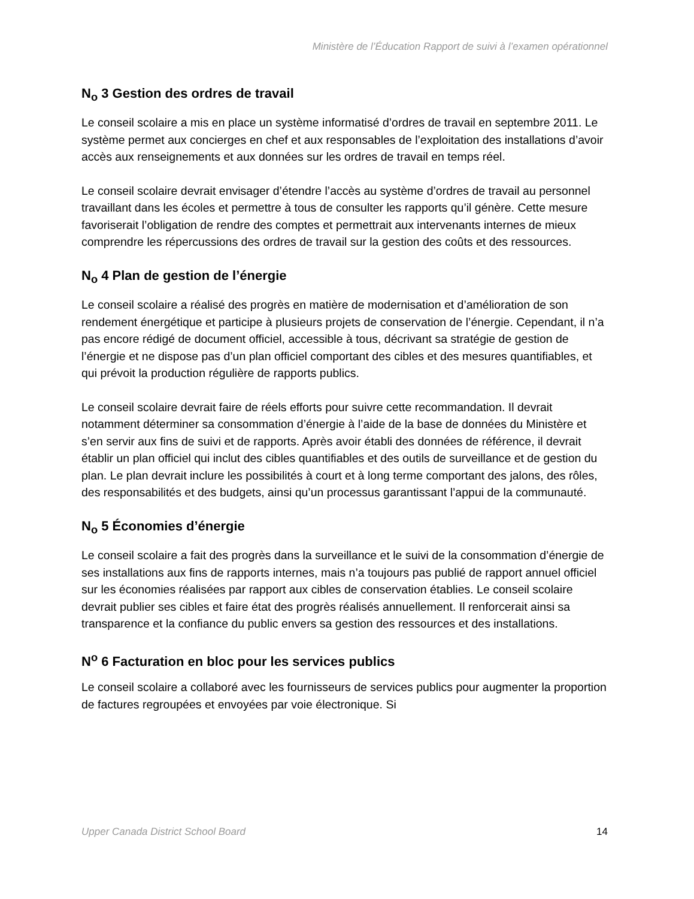Ministère de l’Éducation Rapport de suivi à l’examen opérationnel
N<sub>o</sub> 3 Gestion des ordres de travail
Le conseil scolaire a mis en place un système informatisé d’ordres de travail en septembre 2011. Le système permet aux concierges en chef et aux responsables de l’exploitation des installations d’avoir accès aux renseignements et aux données sur les ordres de travail en temps réel.
Le conseil scolaire devrait envisager d’étendre l’accès au système d’ordres de travail au personnel travaillant dans les écoles et permettre à tous de consulter les rapports qu’il génère. Cette mesure favoriserait l’obligation de rendre des comptes et permettrait aux intervenants internes de mieux comprendre les répercussions des ordres de travail sur la gestion des coûts et des ressources.
N<sub>o</sub> 4 Plan de gestion de l’énergie
Le conseil scolaire a réalisé des progrès en matière de modernisation et d’amélioration de son rendement énergétique et participe à plusieurs projets de conservation de l’énergie. Cependant, il n’a pas encore rédigé de document officiel, accessible à tous, décrivant sa stratégie de gestion de l’énergie et ne dispose pas d’un plan officiel comportant des cibles et des mesures quantifiables, et qui prévoit la production régulière de rapports publics.
Le conseil scolaire devrait faire de réels efforts pour suivre cette recommandation. Il devrait notamment déterminer sa consommation d’énergie à l’aide de la base de données du Ministère et s’en servir aux fins de suivi et de rapports. Après avoir établi des données de référence, il devrait établir un plan officiel qui inclut des cibles quantifiables et des outils de surveillance et de gestion du plan. Le plan devrait inclure les possibilités à court et à long terme comportant des jalons, des rôles, des responsabilités et des budgets, ainsi qu’un processus garantissant l’appui de la communauté.
N<sub>o</sub> 5 Économies d’énergie
Le conseil scolaire a fait des progrès dans la surveillance et le suivi de la consommation d’énergie de ses installations aux fins de rapports internes, mais n’a toujours pas publié de rapport annuel officiel sur les économies réalisées par rapport aux cibles de conservation établies. Le conseil scolaire devrait publier ses cibles et faire état des progrès réalisés annuellement. Il renforcerait ainsi sa transparence et la confiance du public envers sa gestion des ressources et des installations.
N<sup>o</sup> 6 Facturation en bloc pour les services publics
Le conseil scolaire a collaboré avec les fournisseurs de services publics pour augmenter la proportion de factures regroupées et envoyées par voie électronique. Si
Upper Canada District School Board 14